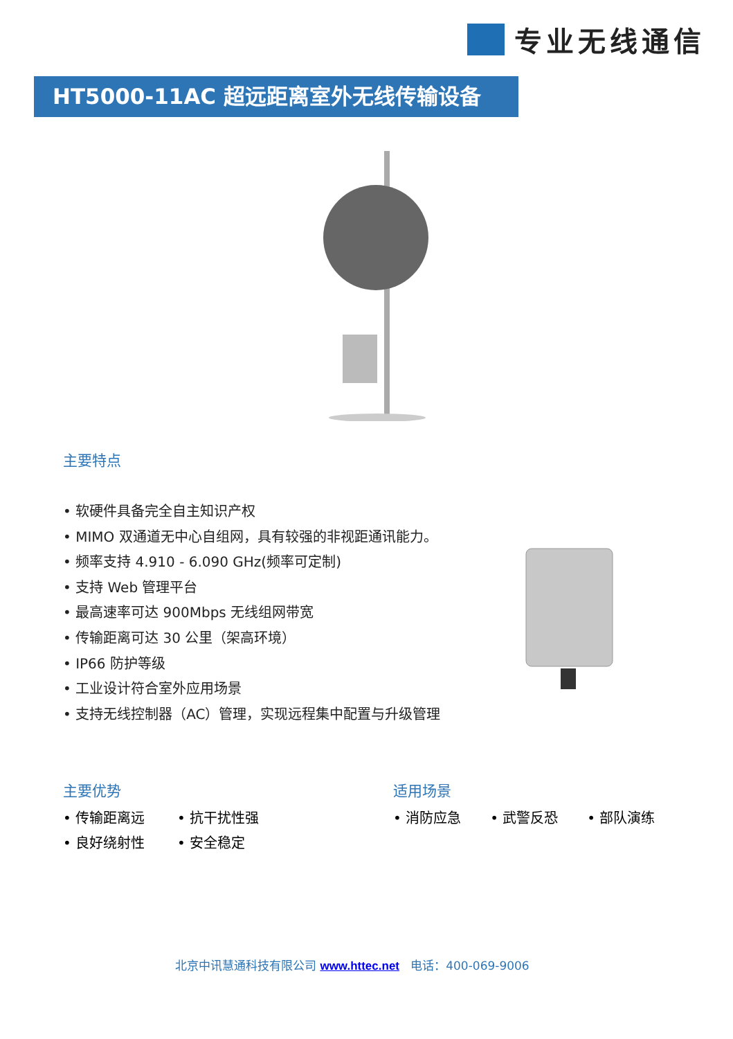专业无线通信
HT5000-11AC 超远距离室外无线传输设备
主要特点
• 软硬件具备完全自主知识产权
• MIMO 双通道无中心自组网，具有较强的非视距通讯能力。
• 频率支持 4.910 - 6.090 GHz(频率可定制)
• 支持 Web 管理平台
• 最高速率可达 900Mbps 无线组网带宽
• 传输距离可达 30 公里（架高环境）
• IP66 防护等级
• 工业设计符合室外应用场景
• 支持无线控制器（AC）管理，实现远程集中配置与升级管理
主要优势
• 传输距离远 • 抗干扰性强 • 良好绕射性 • 安全稳定
适用场景
• 消防应急 • 武警反恐 • 部队演练
北京中讯慧通科技有限公司 www.httec.net 电话：400-069-9006